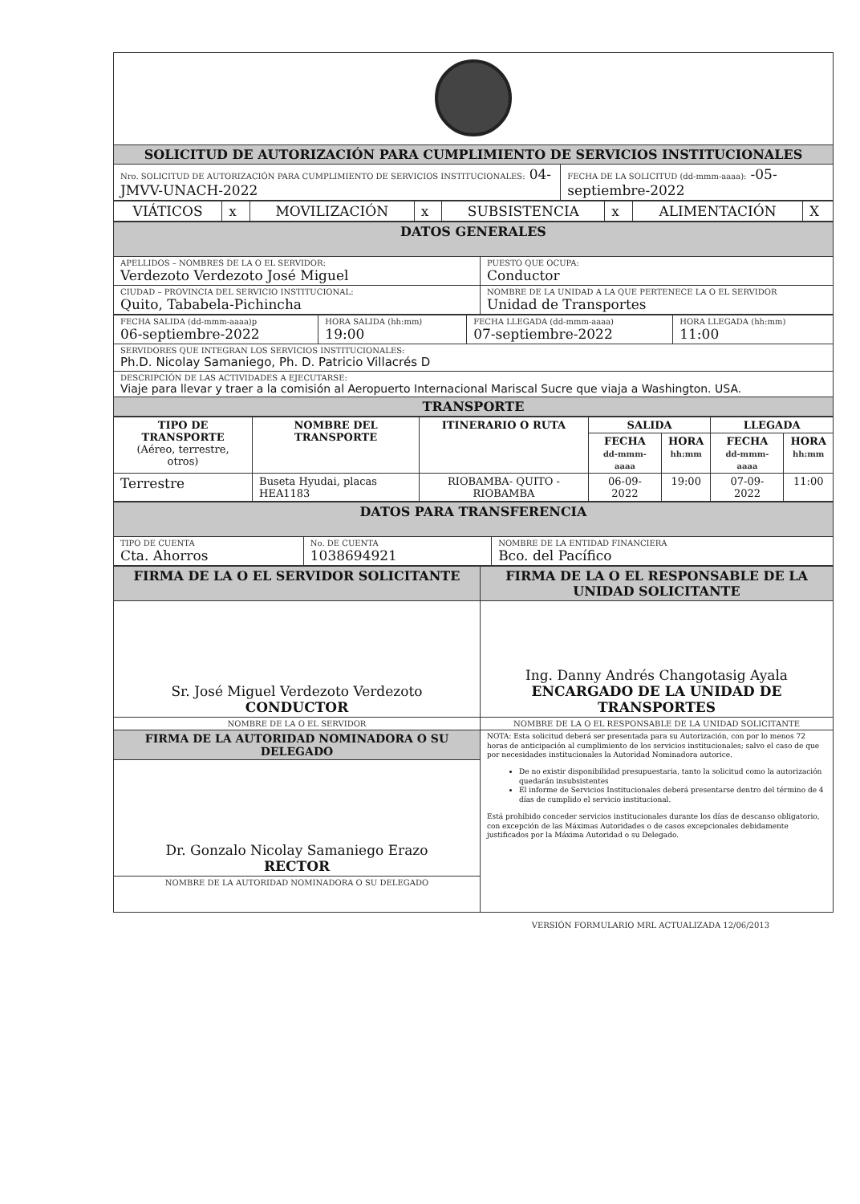| SOLICITUD DE AUTORIZACIÓN PARA CUMPLIMIENTO DE SERVICIOS INSTITUCIONALES | |
| Nro. SOLICITUD DE AUTORIZACIÓN PARA CUMPLIMIENTO DE SERVICIOS INSTITUCIONALES: 04-JMVV-UNACH-2022 | FECHA DE LA SOLICITUD (dd-mmm-aaaa): -05-septiembre-2022 |
| VIÁTICOS | x | MOVILIZACIÓN | x | SUBSISTENCIA | x | ALIMENTACIÓN | X |
| DATOS GENERALES | |
| APELLIDOS – NOMBRES DE LA O EL SERVIDOR: Verdezoto Verdezoto José Miguel | PUESTO QUE OCUPA: Conductor |
| CIUDAD – PROVINCIA DEL SERVICIO INSTITUCIONAL: Quito, Tababela-Pichincha | NOMBRE DE LA UNIDAD A LA QUE PERTENECE LA O EL SERVIDOR Unidad de Transportes |
| FECHA SALIDA (dd-mmm-aaaa)p 06-septiembre-2022 | HORA SALIDA (hh:mm) 19:00 | FECHA LLEGADA (dd-mmm-aaaa) 07-septiembre-2022 | HORA LLEGADA (hh:mm) 11:00 |
| SERVIDORES QUE INTEGRAN LOS SERVICIOS INSTITUCIONALES: Ph.D. Nicolay Samaniego, Ph. D. Patricio Villacrés D | | | |
| DESCRIPCIÓN DE LAS ACTIVIDADES A EJECUTARSE: Viaje para llevar y traer a la comisión al Aeropuerto Internacional Mariscal Sucre que viaja a Washington. USA. | | | |
| TRANSPORTE | | | |
| TIPO DE TRANSPORTE (Aéreo, terrestre, otros) | NOMBRE DEL TRANSPORTE | ITINERARIO O RUTA | SALIDA | | LLEGADA | |
| --- | --- | --- | --- | --- | --- | --- |
| | | | FECHA dd-mmm-aaaa | HORA hh:mm | FECHA dd-mmm-aaaa | HORA hh:mm |
| Terrestre | Buseta Hyudai, placas HEA1183 | RIOBAMBA- QUITO - RIOBAMBA | 06-09-2022 | 19:00 | 07-09-2022 | 11:00 |
| DATOS PARA TRANSFERENCIA | | |
| TIPO DE CUENTA Cta. Ahorros | No. DE CUENTA 1038694921 | NOMBRE DE LA ENTIDAD FINANCIERA Bco. del Pacífico |
| FIRMA DE LA O EL SERVIDOR SOLICITANTE | FIRMA DE LA O EL RESPONSABLE DE LA UNIDAD SOLICITANTE |
| Sr. José Miguel Verdezoto Verdezoto CONDUCTOR | Ing. Danny Andrés Changotasig Ayala ENCARGADO DE LA UNIDAD DE TRANSPORTES |
| NOMBRE DE LA O EL SERVIDOR | NOMBRE DE LA O EL RESPONSABLE DE LA UNIDAD SOLICITANTE |
| FIRMA DE LA AUTORIDAD NOMINADORA O SU DELEGADO | NOTA: Esta solicitud deberá ser presentada para su Autorización, con por lo menos 72 horas de anticipación al cumplimiento de los servicios institucionales; salvo el caso de que por necesidades institucionales la Autoridad Nominadora autorice. De no existir disponibilidad presupuestaria, tanto la solicitud como la autorización quedarán insubsistentes El informe de Servicios Institucionales deberá presentarse dentro del término de 4 días de cumplido el servicio institucional. Está prohibido conceder servicios institucionales durante los días de descanso obligatorio, con excepción de las Máximas Autoridades o de casos excepcionales debidamente justificados por la Máxima Autoridad o su Delegado. |
| Dr. Gonzalo Nicolay Samaniego Erazo RECTOR | |
| NOMBRE DE LA AUTORIDAD NOMINADORA O SU DELEGADO | |
VERSIÓN FORMULARIO MRL ACTUALIZADA 12/06/2013